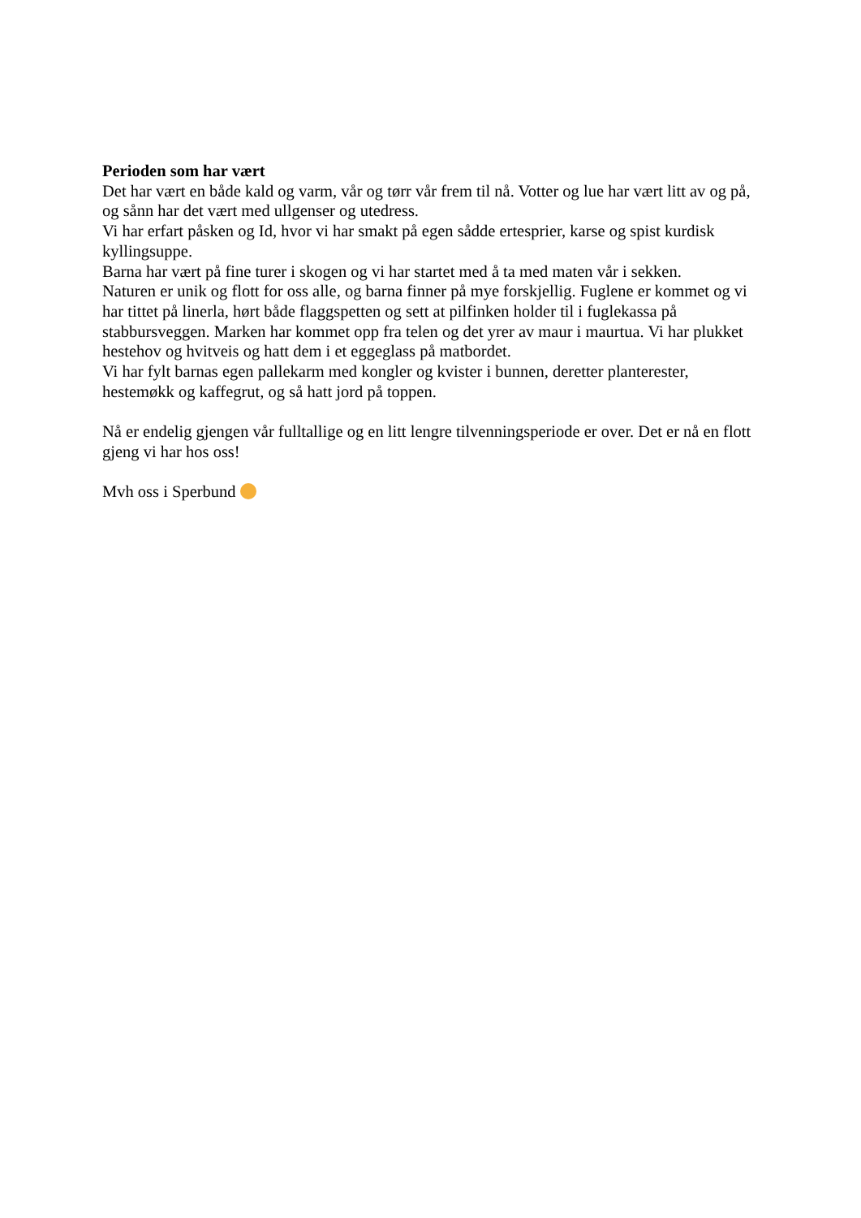Perioden som har vært
Det har vært en både kald og varm, vår og tørr vår frem til nå. Votter og lue har vært litt av og på, og sånn har det vært med ullgenser og utedress.
Vi har erfart påsken og Id, hvor vi har smakt på egen sådde ertesprier, karse og spist kurdisk kyllingsuppe.
Barna har vært på fine turer i skogen og vi har startet med å ta med maten vår i sekken.
Naturen er unik og flott for oss alle, og barna finner på mye forskjellig. Fuglene er kommet og vi har tittet på linerla, hørt både flaggspetten og sett at pilfinken holder til i fuglekassa på stabbursveggen. Marken har kommet opp fra telen og det yrer av maur i maurtua. Vi har plukket hestehov og hvitveis og hatt dem i et eggeglass på matbordet.
Vi har fylt barnas egen pallekarm med kongler og kvister i bunnen, deretter planterester, hestemøkk og kaffegrut, og så hatt jord på toppen.
Nå er endelig gjengen vår fulltallige og en litt lengre tilvenningsperiode er over. Det er nå en flott gjeng vi har hos oss!
Mvh oss i Sperbund